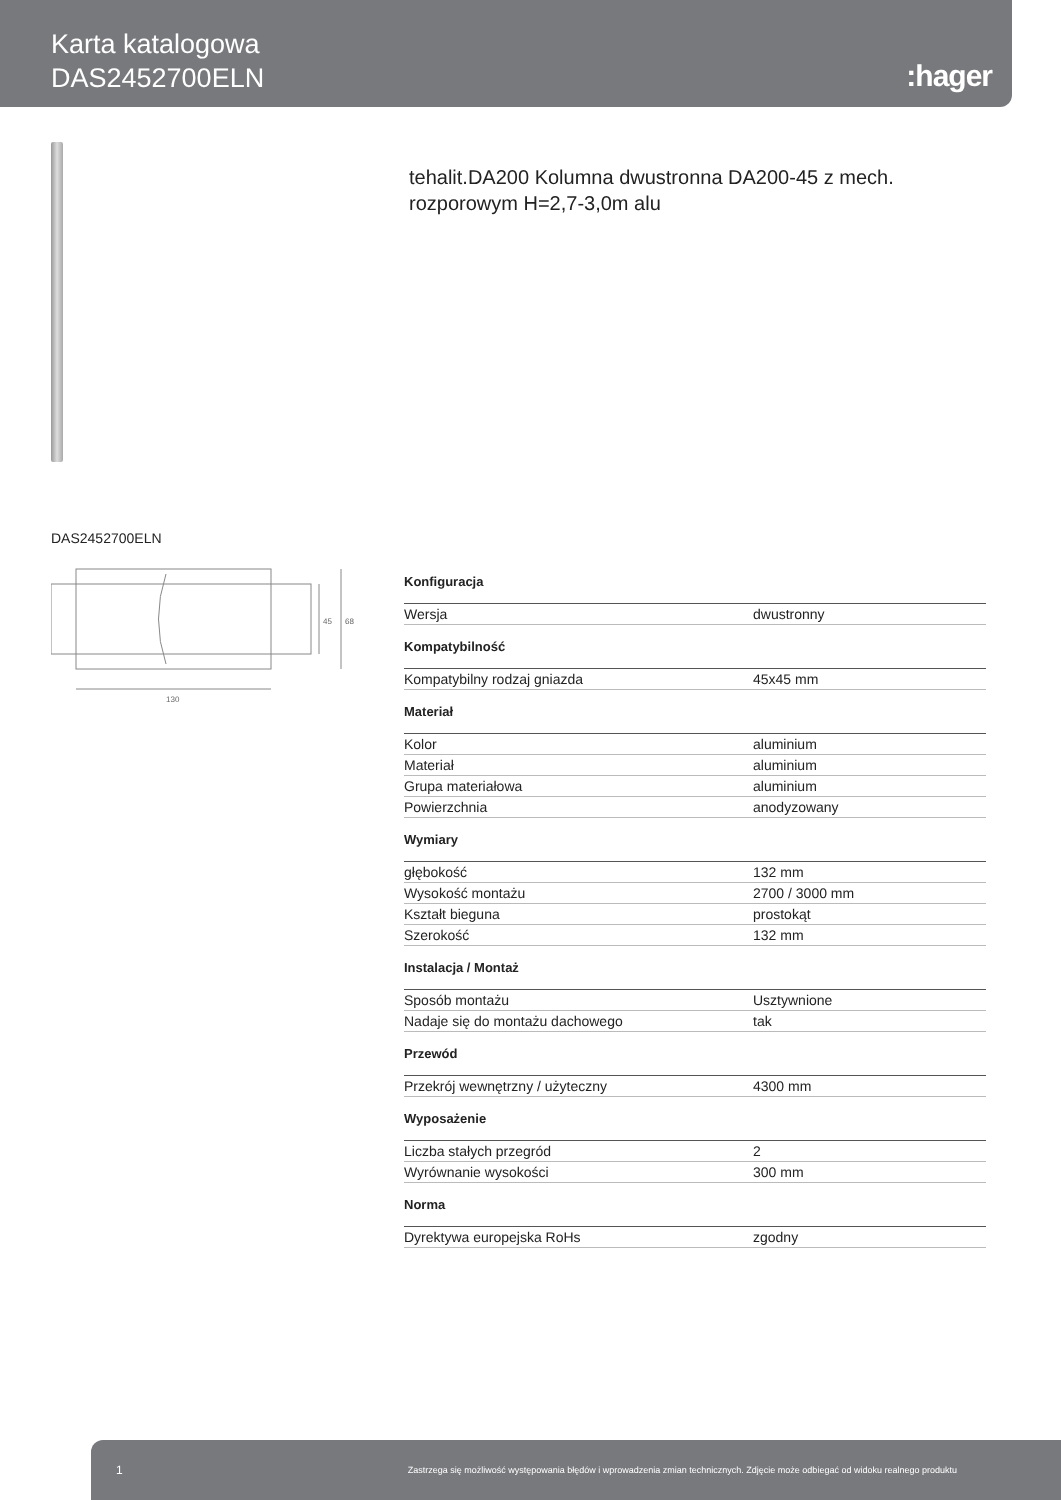Karta katalogowa
DAS2452700ELN
:hager
tehalit.DA200 Kolumna dwustronna DA200-45 z mech. rozporowym H=2,7-3,0m alu
DAS2452700ELN
130
45
68
Konfiguracja
| Wersja | dwustronny |
Kompatybilność
| Kompatybilny rodzaj gniazda | 45x45 mm |
Materiał
| Kolor | aluminium |
| Materiał | aluminium |
| Grupa materiałowa | aluminium |
| Powierzchnia | anodyzowany |
Wymiary
| głębokość | 132 mm |
| Wysokość montażu | 2700 / 3000 mm |
| Kształt bieguna | prostokąt |
| Szerokość | 132 mm |
Instalacja / Montaż
| Sposób montażu | Usztywnione |
| Nadaje się do montażu dachowego | tak |
Przewód
| Przekrój wewnętrzny / użyteczny | 4300 mm |
Wyposażenie
| Liczba stałych przegród | 2 |
| Wyrównanie wysokości | 300 mm |
Norma
| Dyrektywa europejska RoHs | zgodny |
1 Zastrzega się możliwość występowania błędów i wprowadzenia zmian technicznych. Zdjęcie może odbiegać od widoku realnego produktu